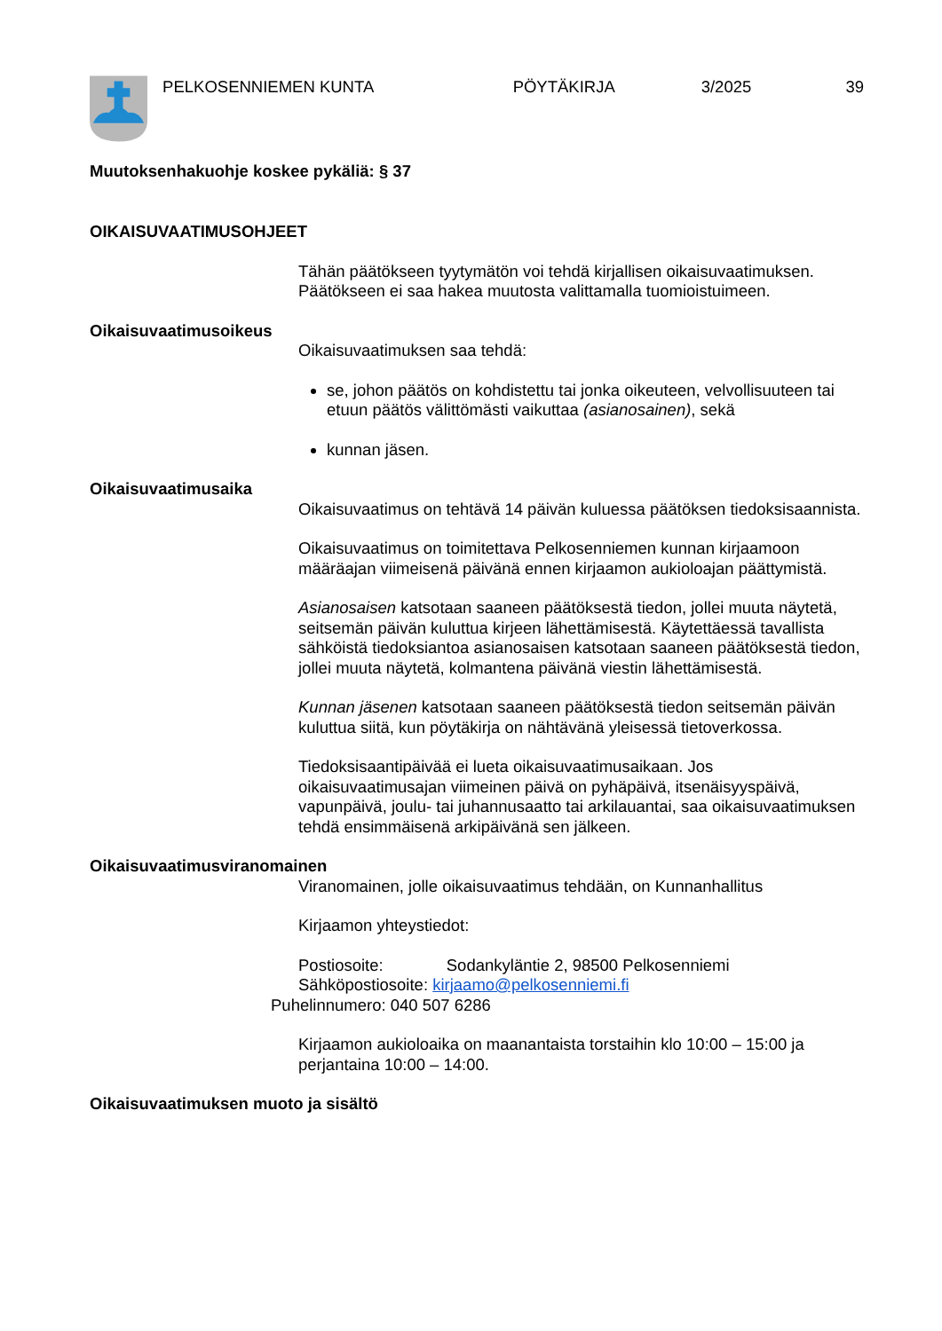PELKOSENNIEMEN KUNTA PÖYTÄKIRJA 3/2025 39
Muutoksenhakuohje koskee pykäliä: § 37
OIKAISUVAATIMUSOHJEET
Tähän päätökseen tyytymätön voi tehdä kirjallisen oikaisuvaatimuksen. Päätökseen ei saa hakea muutosta valittamalla tuomioistuimeen.
Oikaisuvaatimusoikeus
Oikaisuvaatimuksen saa tehdä:
se, johon päätös on kohdistettu tai jonka oikeuteen, velvollisuuteen tai etuun päätös välittömästi vaikuttaa (asianosainen), sekä
kunnan jäsen.
Oikaisuvaatimusaika
Oikaisuvaatimus on tehtävä 14 päivän kuluessa päätöksen tiedoksisaannista.
Oikaisuvaatimus on toimitettava Pelkosenniemen kunnan kirjaamoon määräajan viimeisenä päivänä ennen kirjaamon aukioloajan päättymistä.
Asianosaisen katsotaan saaneen päätöksestä tiedon, jollei muuta näytetä, seitsemän päivän kuluttua kirjeen lähettämisestä. Käytettäessä tavallista sähköistä tiedoksiantoa asianosaisen katsotaan saaneen päätöksestä tiedon, jollei muuta näytetä, kolmantena päivänä viestin lähettämisestä.
Kunnan jäsenen katsotaan saaneen päätöksestä tiedon seitsemän päivän kuluttua siitä, kun pöytäkirja on nähtävänä yleisessä tietoverkossa.
Tiedoksisaantipäivää ei lueta oikaisuvaatimusaikaan. Jos oikaisuvaatimusajan viimeinen päivä on pyhäpäivä, itsenäisyyspäivä, vapunpäivä, joulu- tai juhannusaatto tai arkilauantai, saa oikaisuvaatimuksen tehdä ensimmäisenä arkipäivänä sen jälkeen.
Oikaisuvaatimusviranomainen
Viranomainen, jolle oikaisuvaatimus tehdään, on Kunnanhallitus
Kirjaamon yhteystiedot:
Postiosoite: Sodankyläntie 2, 98500 Pelkosenniemi
Sähköpostiosoite: kirjaamo@pelkosenniemi.fi
Puhelinnumero: 040 507 6286
Kirjaamon aukioloaika on maanantaista torstaihin klo 10:00 – 15:00 ja perjantaina 10:00 – 14:00.
Oikaisuvaatimuksen muoto ja sisältö